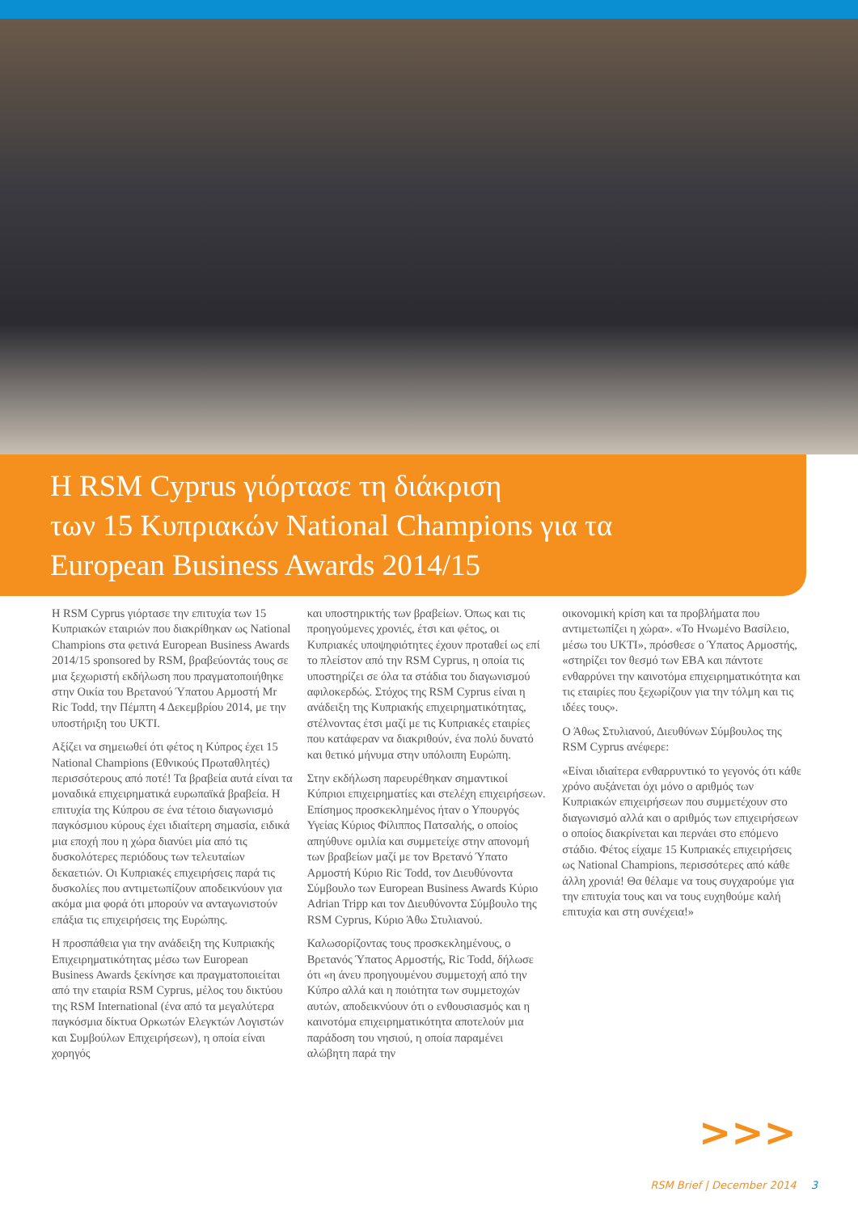Η RSM Cyprus γιόρτασε τη διάκριση
των 15 Κυπριακών National Champions για τα
European Business Awards 2014/15
Η RSM Cyprus γιόρτασε την επιτυχία των 15 Κυπριακών εταιριών που διακρίθηκαν ως National Champions στα φετινά European Business Awards 2014/15 sponsored by RSM, βραβεύοντάς τους σε μια ξεχωριστή εκδήλωση που πραγματοποιήθηκε στην Οικία του Βρετανού Ύπατου Αρμοστή Mr Ric Todd, την Πέμπτη 4 Δεκεμβρίου 2014, με την υποστήριξη του UKTI.
Αξίζει να σημειωθεί ότι φέτος η Κύπρος έχει 15 National Champions (Εθνικούς Πρωταθλητές) περισσότερους από ποτέ! Τα βραβεία αυτά είναι τα μοναδικά επιχειρηματικά ευρωπαϊκά βραβεία. Η επιτυχία της Κύπρου σε ένα τέτοιο διαγωνισμό παγκόσμιου κύρους έχει ιδιαίτερη σημασία, ειδικά μια εποχή που η χώρα διανύει μία από τις δυσκολότερες περιόδους των τελευταίων δεκαετιών. Οι Κυπριακές επιχειρήσεις παρά τις δυσκολίες που αντιμετωπίζουν αποδεικνύουν για ακόμα μια φορά ότι μπορούν να ανταγωνιστούν επάξια τις επιχειρήσεις της Ευρώπης.
Η προσπάθεια για την ανάδειξη της Κυπριακής Επιχειρηματικότητας μέσω των European Business Awards ξεκίνησε και πραγματοποιείται από την εταιρία RSM Cyprus, μέλος του δικτύου της RSM International (ένα από τα μεγαλύτερα παγκόσμια δίκτυα Ορκωτών Ελεγκτών Λογιστών και Συμβούλων Επιχειρήσεων), η οποία είναι χορηγός
και υποστηρικτής των βραβείων. Όπως και τις προηγούμενες χρονιές, έτσι και φέτος, οι Κυπριακές υποψηφιότητες έχουν προταθεί ως επί το πλείστον από την RSM Cyprus, η οποία τις υποστηρίζει σε όλα τα στάδια του διαγωνισμού αφιλοκερδώς. Στόχος της RSM Cyprus είναι η ανάδειξη της Κυπριακής επιχειρηματικότητας, στέλνοντας έτσι μαζί με τις Κυπριακές εταιρίες που κατάφεραν να διακριθούν, ένα πολύ δυνατό και θετικό μήνυμα στην υπόλοιπη Ευρώπη.
Στην εκδήλωση παρευρέθηκαν σημαντικοί Κύπριοι επιχειρηματίες και στελέχη επιχειρήσεων. Επίσημος προσκεκλημένος ήταν ο Υπουργός Υγείας Κύριος Φίλιππος Πατσαλής, ο οποίος απηύθυνε ομιλία και συμμετείχε στην απονομή των βραβείων μαζί με τον Βρετανό Ύπατο Αρμοστή Κύριο Ric Todd, τον Διευθύνοντα Σύμβουλο των European Business Awards Κύριο Adrian Tripp και τον Διευθύνοντα Σύμβουλο της RSM Cyprus, Κύριο Άθω Στυλιανού.
Καλωσορίζοντας τους προσκεκλημένους, ο Βρετανός Ύπατος Αρμοστής, Ric Todd, δήλωσε ότι «η άνευ προηγουμένου συμμετοχή από την Κύπρο αλλά και η ποιότητα των συμμετοχών αυτών, αποδεικνύουν ότι ο ενθουσιασμός και η καινοτόμα επιχειρηματικότητα αποτελούν μια παράδοση του νησιού, η οποία παραμένει αλώβητη παρά την
οικονομική κρίση και τα προβλήματα που αντιμετωπίζει η χώρα». «Το Ηνωμένο Βασίλειο, μέσω του UKTI», πρόσθεσε ο Ύπατος Αρμοστής, «στηρίζει τον θεσμό των EBA και πάντοτε ενθαρρύνει την καινοτόμα επιχειρηματικότητα και τις εταιρίες που ξεχωρίζουν για την τόλμη και τις ιδέες τους».
Ο Άθως Στυλιανού, Διευθύνων Σύμβουλος της RSM Cyprus ανέφερε:
«Είναι ιδιαίτερα ενθαρρυντικό το γεγονός ότι κάθε χρόνο αυξάνεται όχι μόνο ο αριθμός των Κυπριακών επιχειρήσεων που συμμετέχουν στο διαγωνισμό αλλά και ο αριθμός των επιχειρήσεων ο οποίος διακρίνεται και περνάει στο επόμενο στάδιο. Φέτος είχαμε 15 Κυπριακές επιχειρήσεις ως National Champions, περισσότερες από κάθε άλλη χρονιά! Θα θέλαμε να τους συγχαρούμε για την επιτυχία τους και να τους ευχηθούμε καλή επιτυχία και στη συνέχεια!»
>>>
RSM Brief | December 2014 3